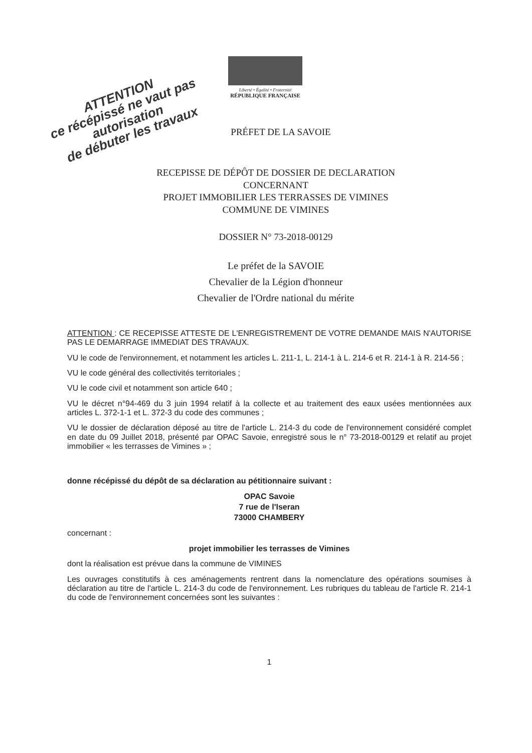ATTENTION
ce récépissé ne vaut pas autorisation
de débuter les travaux
Liberté • Égalité • Fraternité
RÉPUBLIQUE FRANÇAISE
PRÉFET DE LA SAVOIE
RECEPISSE DE DÉPÔT DE DOSSIER DE DECLARATION
CONCERNANT
PROJET IMMOBILIER LES TERRASSES DE VIMINES
COMMUNE DE VIMINES
DOSSIER N° 73-2018-00129
Le préfet de la SAVOIE
Chevalier de la Légion d'honneur
Chevalier de l'Ordre national du mérite
ATTENTION : CE RECEPISSE ATTESTE DE L'ENREGISTREMENT DE VOTRE DEMANDE MAIS N'AUTORISE PAS LE DEMARRAGE IMMEDIAT DES TRAVAUX.
VU le code de l'environnement, et notamment les articles L. 211-1, L. 214-1 à L. 214-6 et R. 214-1 à R. 214-56 ;
VU le code général des collectivités territoriales ;
VU le code civil et notamment son article 640 ;
VU le décret n°94-469 du 3 juin 1994 relatif à la collecte et au traitement des eaux usées mentionnées aux articles L. 372-1-1 et L. 372-3 du code des communes ;
VU le dossier de déclaration déposé au titre de l'article L. 214-3 du code de l'environnement considéré complet en date du 09 Juillet 2018, présenté par OPAC Savoie, enregistré sous le n° 73-2018-00129 et relatif au projet immobilier « les terrasses de Vimines » ;
donne récépissé du dépôt de sa déclaration au pétitionnaire suivant :
OPAC Savoie
7 rue de l'Iseran
73000 CHAMBERY
concernant :
projet immobilier les terrasses de Vimines
dont la réalisation est prévue dans la commune de VIMINES
Les ouvrages constitutifs à ces aménagements rentrent dans la nomenclature des opérations soumises à déclaration au titre de l'article L. 214-3 du code de l'environnement. Les rubriques du tableau de l'article R. 214-1 du code de l'environnement concernées sont les suivantes :
1